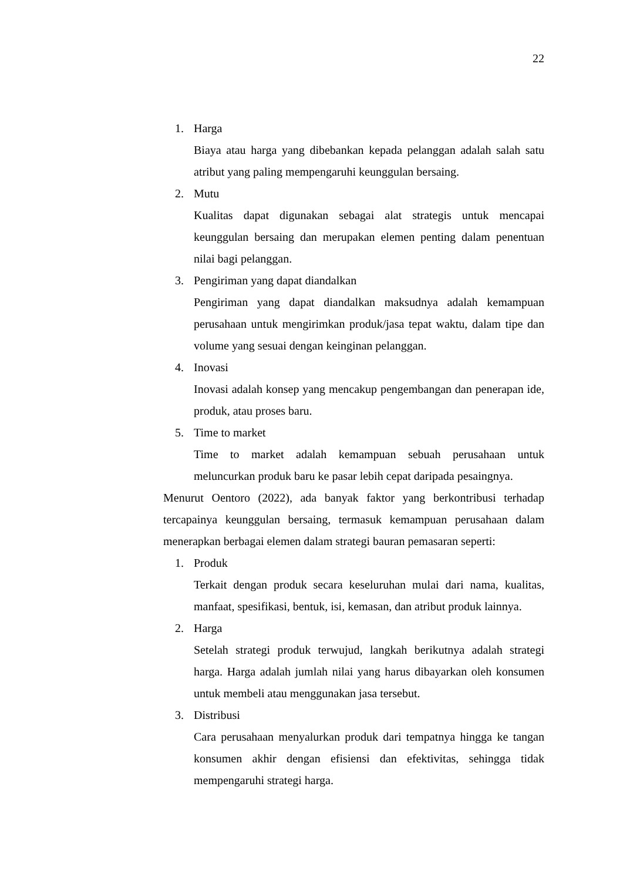22
1. Harga
Biaya atau harga yang dibebankan kepada pelanggan adalah salah satu atribut yang paling mempengaruhi keunggulan bersaing.
2. Mutu
Kualitas dapat digunakan sebagai alat strategis untuk mencapai keunggulan bersaing dan merupakan elemen penting dalam penentuan nilai bagi pelanggan.
3. Pengiriman yang dapat diandalkan
Pengiriman yang dapat diandalkan maksudnya adalah kemampuan perusahaan untuk mengirimkan produk/jasa tepat waktu, dalam tipe dan volume yang sesuai dengan keinginan pelanggan.
4. Inovasi
Inovasi adalah konsep yang mencakup pengembangan dan penerapan ide, produk, atau proses baru.
5. Time to market
Time to market adalah kemampuan sebuah perusahaan untuk meluncurkan produk baru ke pasar lebih cepat daripada pesaingnya.
Menurut Oentoro (2022), ada banyak faktor yang berkontribusi terhadap tercapainya keunggulan bersaing, termasuk kemampuan perusahaan dalam menerapkan berbagai elemen dalam strategi bauran pemasaran seperti:
1. Produk
Terkait dengan produk secara keseluruhan mulai dari nama, kualitas, manfaat, spesifikasi, bentuk, isi, kemasan, dan atribut produk lainnya.
2. Harga
Setelah strategi produk terwujud, langkah berikutnya adalah strategi harga. Harga adalah jumlah nilai yang harus dibayarkan oleh konsumen untuk membeli atau menggunakan jasa tersebut.
3. Distribusi
Cara perusahaan menyalurkan produk dari tempatnya hingga ke tangan konsumen akhir dengan efisiensi dan efektivitas, sehingga tidak mempengaruhi strategi harga.